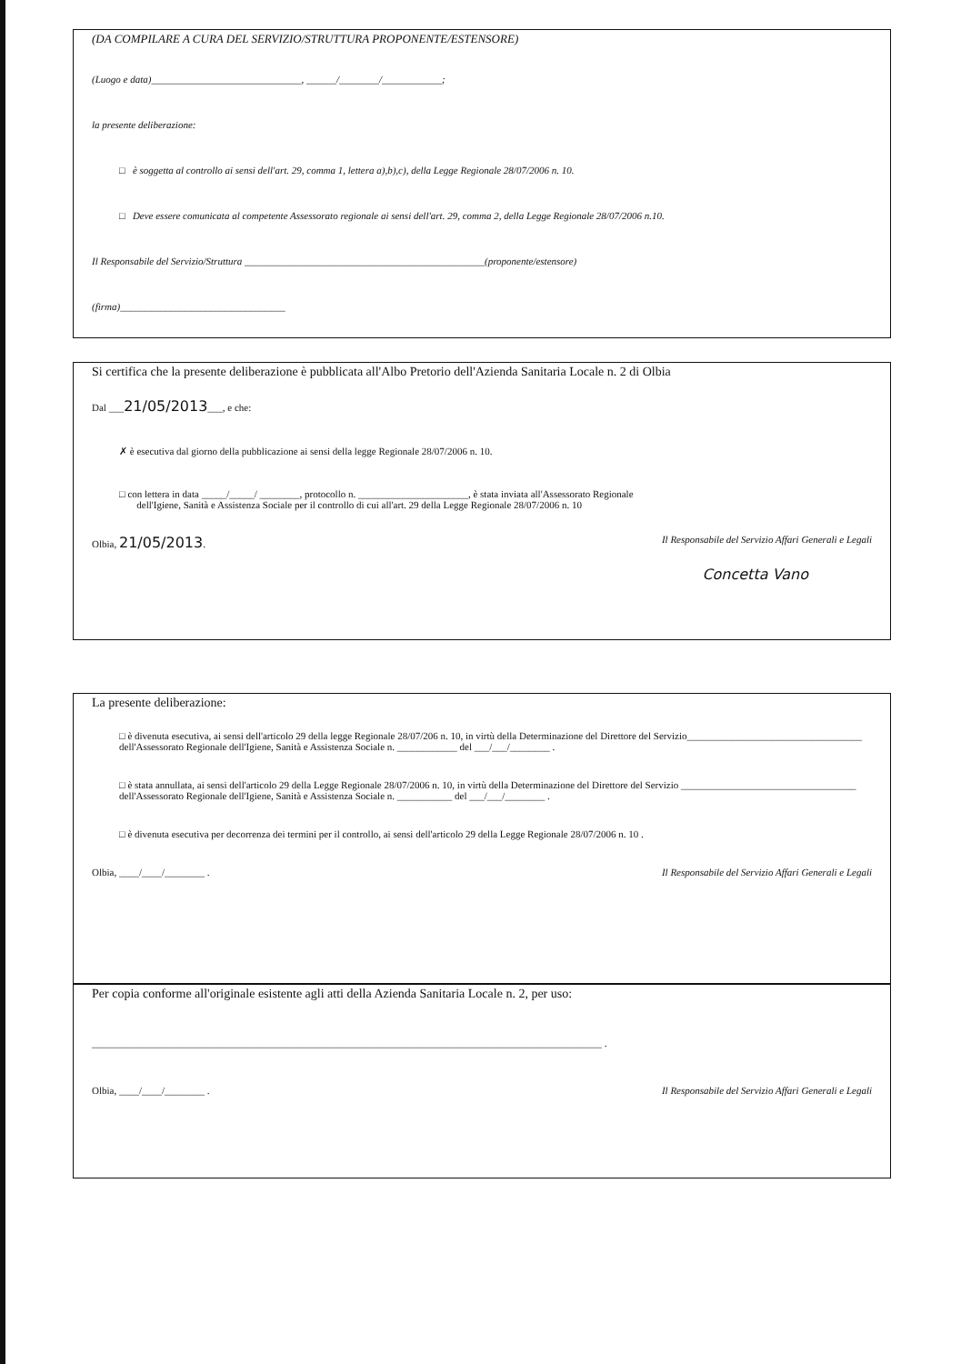(DA COMPILARE A CURA DEL SERVIZIO/STRUTTURA PROPONENTE/ESTENSORE)
(Luogo e data)______________________________, ______/________/____________;
la presente deliberazione:
□ è soggetta al controllo ai sensi dell'art. 29, comma 1, lettera a),b),c), della Legge Regionale 28/07/2006 n. 10.
□ Deve essere comunicata al competente Assessorato regionale ai sensi dell'art. 29, comma 2, della Legge Regionale 28/07/2006 n.10.
Il Responsabile del Servizio/Struttura ________________________________________________(proponente/estensore)
(firma)_________________________________
Si certifica che la presente deliberazione è pubblicata all'Albo Pretorio dell'Azienda Sanitaria Locale n. 2 di Olbia
Dal ___21/05/2013___, e che:
✗ è esecutiva dal giorno della pubblicazione ai sensi della legge Regionale 28/07/2006 n. 10.
□ con lettera in data _____/_____/ ________, protocollo n. ______________________, è stata inviata all'Assessorato Regionale
dell'Igiene, Sanità e Assistenza Sociale per il controllo di cui all'art. 29 della Legge Regionale 28/07/2006 n. 10
Olbia, 21/05/2013. Il Responsabile del Servizio Affari Generali e Legali
Concetta Vano
La presente deliberazione:
□ è divenuta esecutiva, ai sensi dell'articolo 29 della legge Regionale 28/07/206 n. 10, in virtù della Determinazione del Direttore del Servizio___________________________________ dell'Assessorato Regionale dell'Igiene, Sanità e Assistenza Sociale n. ____________ del ___/___/________ .
□ è stata annullata, ai sensi dell'articolo 29 della Legge Regionale 28/07/2006 n. 10, in virtù della Determinazione del Direttore del Servizio ___________________________________ dell'Assessorato Regionale dell'Igiene, Sanità e Assistenza Sociale n. ___________ del ___/___/________ .
□ è divenuta esecutiva per decorrenza dei termini per il controllo, ai sensi dell'articolo 29 della Legge Regionale 28/07/2006 n. 10 .
Olbia, ____/____/________ . Il Responsabile del Servizio Affari Generali e Legali
Per copia conforme all'originale esistente agli atti della Azienda Sanitaria Locale n. 2, per uso:
______________________________________________________________________________________________________ .
Olbia, ____/____/________ . Il Responsabile del Servizio Affari Generali e Legali